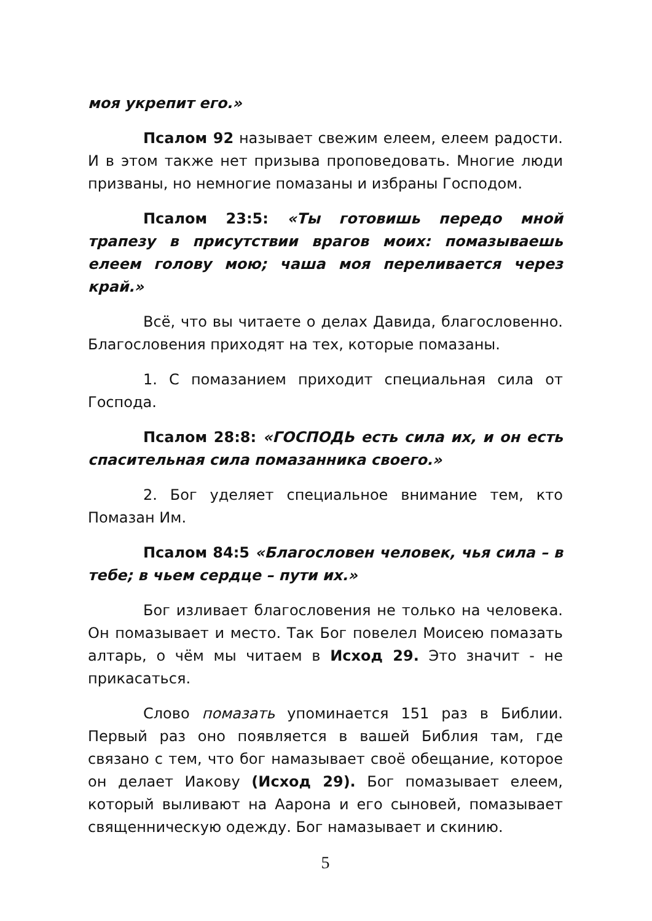моя укрепит его.»
Псалом 92 называет свежим елеем, елеем радости. И в этом также нет призыва проповедовать. Многие люди призваны, но немногие помазаны и избраны Господом.
Псалом 23:5: «Ты готовишь передо мной трапезу в присутствии врагов моих: помазываешь елеем голову мою; чаша моя переливается через край.»
Всё, что вы читаете о делах Давида, благословенно. Благословения приходят на тех, которые помазаны.
1. С помазанием приходит специальная сила от Господа.
Псалом 28:8: «ГОСПОДЬ есть сила их, и он есть спасительная сила помазанника своего.»
2. Бог уделяет специальное внимание тем, кто Помазан Им.
Псалом 84:5 «Благословен человек, чья сила – в тебе; в чьем сердце – пути их.»
Бог изливает благословения не только на человека. Он помазывает и место. Так Бог повелел Моисею помазать алтарь, о чём мы читаем в Исход 29. Это значит - не прикасаться.
Слово помазать упоминается 151 раз в Библии. Первый раз оно появляется в вашей Библия там, где связано с тем, что бог намазывает своё обещание, которое он делает Иакову (Исход 29). Бог помазывает елеем, который выливают на Аарона и его сыновей, помазывает священническую одежду. Бог намазывает и скинию.
5